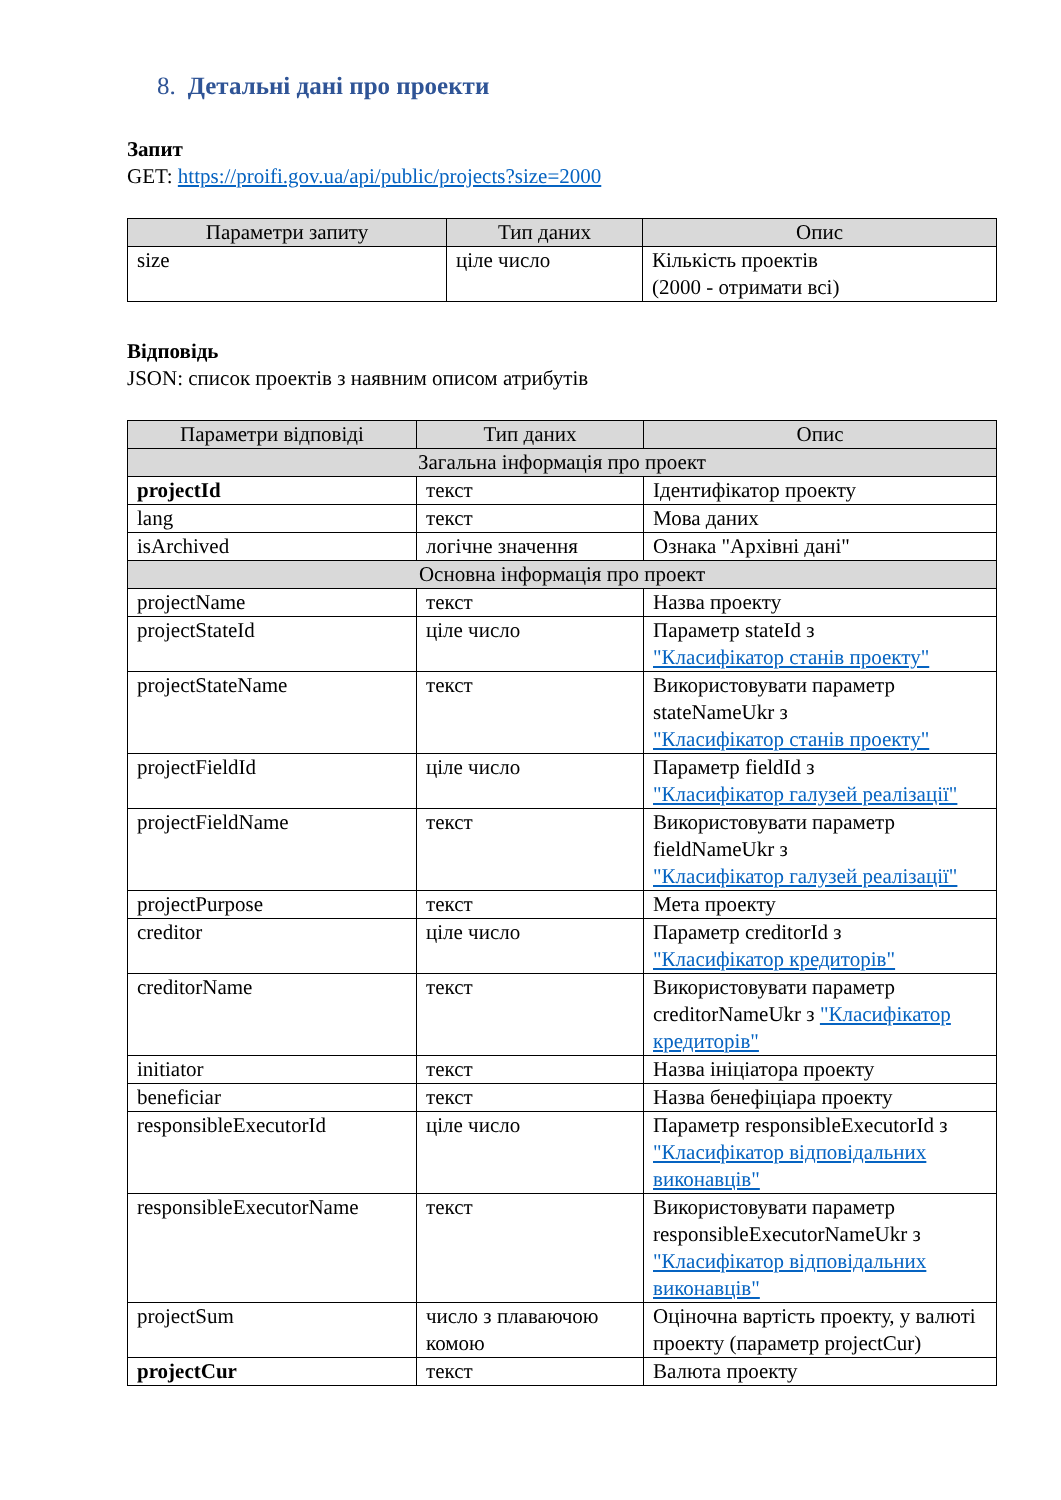8. Детальні дані про проекти
Запит
GET: https://proifi.gov.ua/api/public/projects?size=2000
| Параметри запиту | Тип даних | Опис |
| --- | --- | --- |
| size | ціле число | Кількість проектів (2000 - отримати всі) |
Відповідь
JSON: список проектів з наявним описом атрибутів
| Параметри відповіді | Тип даних | Опис |
| --- | --- | --- |
| Загальна інформація про проект | | |
| projectId | текст | Ідентифікатор проекту |
| lang | текст | Мова даних |
| isArchived | логічне значення | Ознака "Архівні дані" |
| Основна інформація про проект | | |
| projectName | текст | Назва проекту |
| projectStateId | ціле число | Параметр stateId з "Класифікатор станів проекту" |
| projectStateName | текст | Використовувати параметр stateNameUkr з "Класифікатор станів проекту" |
| projectFieldId | ціле число | Параметр fieldId з "Класифікатор галузей реалізації" |
| projectFieldName | текст | Використовувати параметр fieldNameUkr з "Класифікатор галузей реалізації" |
| projectPurpose | текст | Мета проекту |
| creditor | ціле число | Параметр creditorId з "Класифікатор кредиторів" |
| creditorName | текст | Використовувати параметр creditorNameUkr з "Класифікатор кредиторів" |
| initiator | текст | Назва ініціатора проекту |
| beneficiar | текст | Назва бенефіціара проекту |
| responsibleExecutorId | ціле число | Параметр responsibleExecutorId з "Класифікатор відповідальних виконавців" |
| responsibleExecutorName | текст | Використовувати параметр responsibleExecutorNameUkr з "Класифікатор відповідальних виконавців" |
| projectSum | число з плаваючою комою | Оціночна вартість проекту, у валюті проекту (параметр projectCur) |
| projectCur | текст | Валюта проекту |